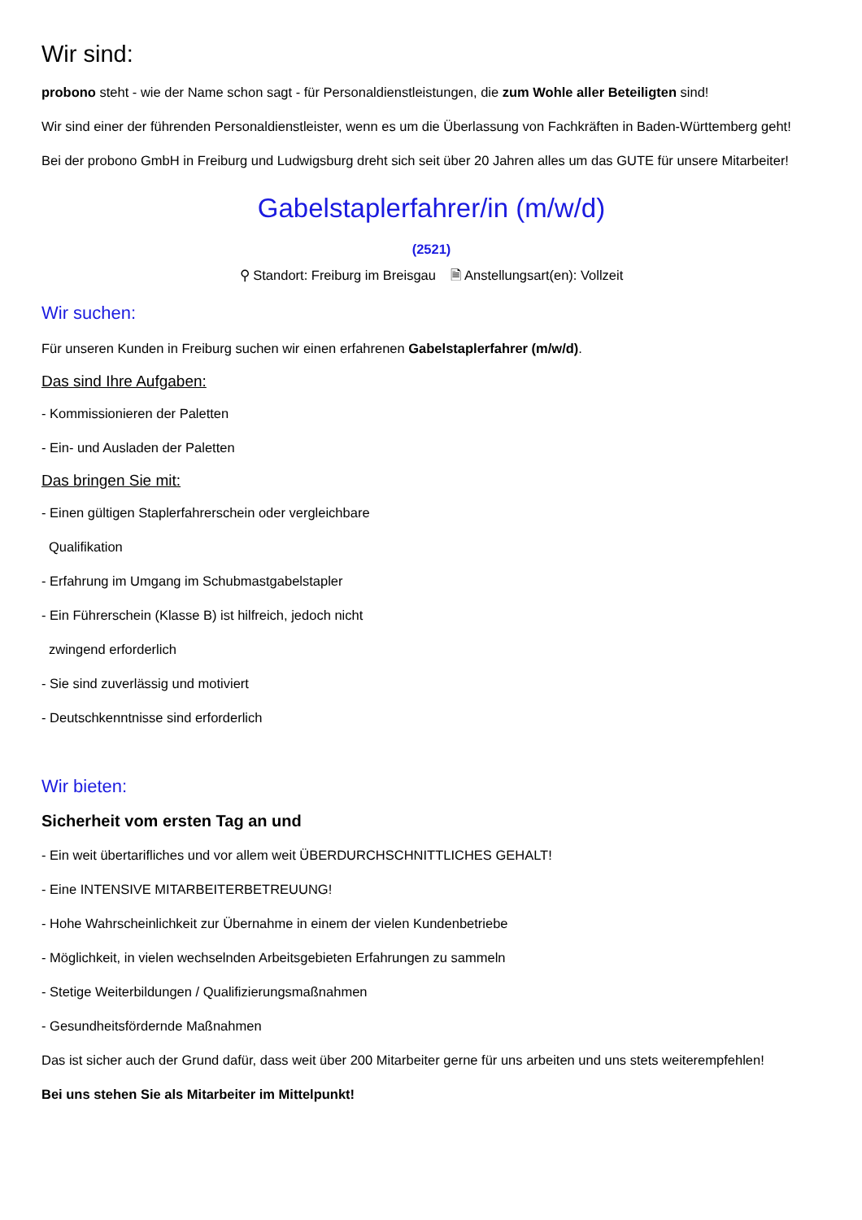Wir sind:
probono steht - wie der Name schon sagt - für Personaldienstleistungen, die zum Wohle aller Beteiligten sind!
Wir sind einer der führenden Personaldienstleister, wenn es um die Überlassung von Fachkräften in Baden-Württemberg geht!
Bei der probono GmbH in Freiburg und Ludwigsburg dreht sich seit über 20 Jahren alles um das GUTE für unsere Mitarbeiter!
Gabelstaplerfahrer/in (m/w/d)
(2521)
⚲ Standort: Freiburg im Breisgau 🗎 Anstellungsart(en): Vollzeit
Wir suchen:
Für unseren Kunden in Freiburg suchen wir einen erfahrenen Gabelstaplerfahrer (m/w/d).
Das sind Ihre Aufgaben:
- Kommissionieren der Paletten
- Ein- und Ausladen der Paletten
Das bringen Sie mit:
- Einen gültigen Staplerfahrerschein oder vergleichbare
Qualifikation
- Erfahrung im Umgang im Schubmastgabelstapler
- Ein Führerschein (Klasse B) ist hilfreich, jedoch nicht
zwingend erforderlich
- Sie sind zuverlässig und motiviert
- Deutschkenntnisse sind erforderlich
Wir bieten:
Sicherheit vom ersten Tag an und
- Ein weit übertarifliches und vor allem weit ÜBERDURCHSCHNITTLICHES GEHALT!
- Eine INTENSIVE MITARBEITERBETREUUNG!
- Hohe Wahrscheinlichkeit zur Übernahme in einem der vielen Kundenbetriebe
- Möglichkeit, in vielen wechselnden Arbeitsgebieten Erfahrungen zu sammeln
- Stetige Weiterbildungen / Qualifizierungsmaßnahmen
- Gesundheitsfördernde Maßnahmen
Das ist sicher auch der Grund dafür, dass weit über 200 Mitarbeiter gerne für uns arbeiten und uns stets weiterempfehlen!
Bei uns stehen Sie als Mitarbeiter im Mittelpunkt!